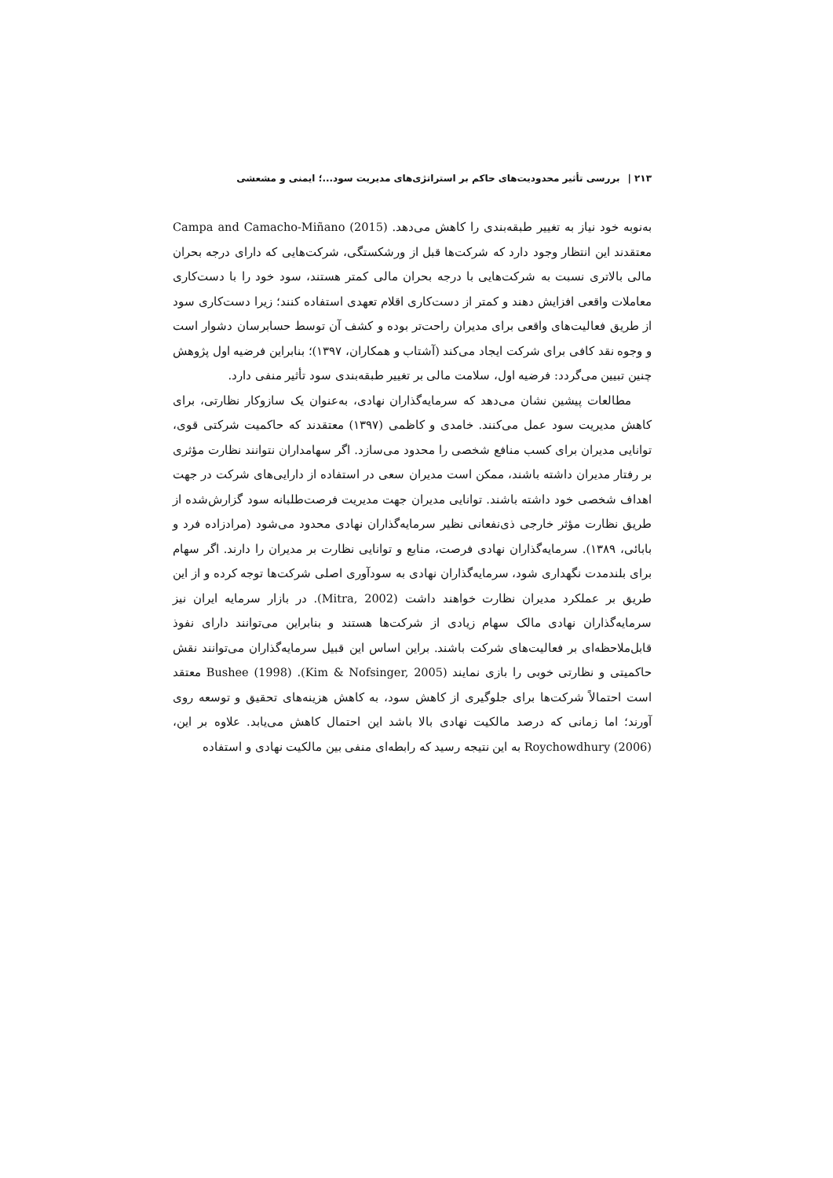۲۱۳ | بررسی تأثیر محدودیت‌های حاکم بر استراتژی‌های مدیریت سود...؛ ایمنی و مشعشی
به‌نوبه خود نیاز به تغییر طبقه‌بندی را کاهش می‌دهد. Campa and Camacho-Miñano (2015) معتقدند این انتظار وجود دارد که شرکت‌ها قبل از ورشکستگی، شرکت‌هایی که دارای درجه بحران مالی بالاتری نسبت به شرکت‌هایی با درجه بحران مالی کمتر هستند، سود خود را با دست‌کاری معاملات واقعی افزایش دهند و کمتر از دست‌کاری اقلام تعهدی استفاده کنند؛ زیرا دست‌کاری سود از طریق فعالیت‌های واقعی برای مدیران راحت‌تر بوده و کشف آن توسط حسابرسان دشوار است و وجوه نقد کافی برای شرکت ایجاد می‌کند (آشتاب و همکاران، ۱۳۹۷)؛ بنابراین فرضیه اول پژوهش چنین تبیین می‌گردد: فرضیه اول، سلامت مالی بر تغییر طبقه‌بندی سود تأثیر منفی دارد.
مطالعات پیشین نشان می‌دهد که سرمایه‌گذاران نهادی، به‌عنوان یک سازوکار نظارتی، برای کاهش مدیریت سود عمل می‌کنند. خامدی و کاظمی (۱۳۹۷) معتقدند که حاکمیت شرکتی قوی، توانایی مدیران برای کسب منافع شخصی را محدود می‌سازد. اگر سهامداران نتوانند نظارت مؤثری بر رفتار مدیران داشته باشند، ممکن است مدیران سعی در استفاده از دارایی‌های شرکت در جهت اهداف شخصی خود داشته باشند. توانایی مدیران جهت مدیریت فرصت‌طلبانه سود گزارش‌شده از طریق نظارت مؤثر خارجی ذی‌نفعانی نظیر سرمایه‌گذاران نهادی محدود می‌شود (مرادزاده فرد و بابائی، ۱۳۸۹). سرمایه‌گذاران نهادی فرصت، منابع و توانایی نظارت بر مدیران را دارند. اگر سهام برای بلندمدت نگهداری شود، سرمایه‌گذاران نهادی به سودآوری اصلی شرکت‌ها توجه کرده و از این طریق بر عملکرد مدیران نظارت خواهند داشت (Mitra, 2002). در بازار سرمایه ایران نیز سرمایه‌گذاران نهادی مالک سهام زیادی از شرکت‌ها هستند و بنابراین می‌توانند دارای نفوذ قابل‌ملاحظه‌ای بر فعالیت‌های شرکت باشند. براین اساس این قبیل سرمایه‌گذاران می‌توانند نقش حاکمیتی و نظارتی خوبی را بازی نمایند (Kim & Nofsinger, 2005). Bushee (1998) معتقد است احتمالاً شرکت‌ها برای جلوگیری از کاهش سود، به کاهش هزینه‌های تحقیق و توسعه روی آورند؛ اما زمانی که درصد مالکیت نهادی بالا باشد این احتمال کاهش می‌یابد. علاوه بر این، Roychowdhury (2006) به این نتیجه رسید که رابطه‌ای منفی بین مالکیت نهادی و استفاده